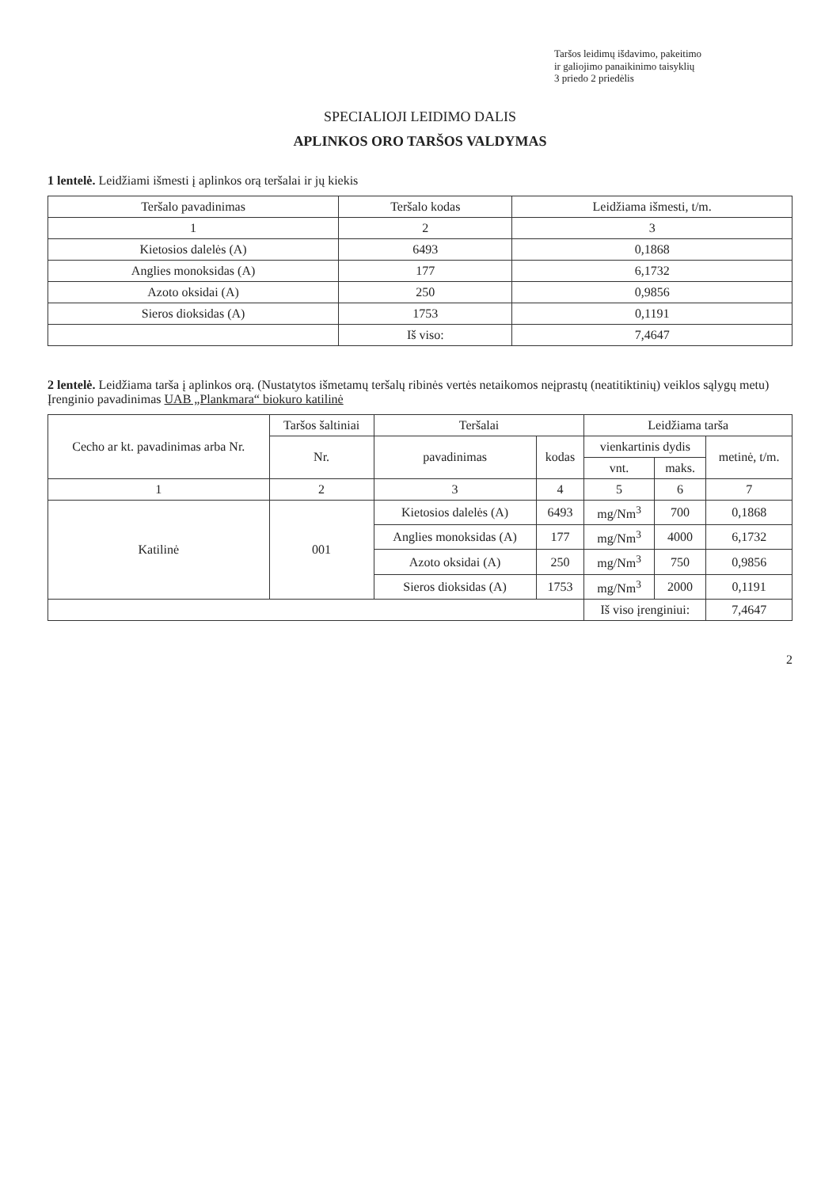Taršos leidimų išdavimo, pakeitimo
ir galiojimo panaikinimo taisyklių
3 priedo 2 priedėlis
SPECIALIOJI LEIDIMO DALIS
APLINKOS ORO TARŠOS VALDYMAS
1 lentelė. Leidžiami išmesti į aplinkos orą teršalai ir jų kiekis
| Teršalo pavadinimas | Teršalo kodas | Leidžiama išmesti, t/m. |
| --- | --- | --- |
| 1 | 2 | 3 |
| Kietosios dalelės (A) | 6493 | 0,1868 |
| Anglies monoksidas (A) | 177 | 6,1732 |
| Azoto oksidai (A) | 250 | 0,9856 |
| Sieros dioksidas (A) | 1753 | 0,1191 |
| | Iš viso: | 7,4647 |
2 lentelė. Leidžiama tarša į aplinkos orą. (Nustatytos išmetamų teršalų ribinės vertės netaikomos neįprastų (neatitiktinių) veiklos sąlygų metu)
Įrenginio pavadinimas UAB „Plankmara“ biokuro katilinė
| Cecho ar kt. pavadinimas arba Nr. | Taršos šaltiniai | Teršalai | | Leidžiama tarša | | |
| --- | --- | --- | --- | --- | --- | --- |
| | Nr. | pavadinimas | kodas | vienkartinis dydis | | metinė, t/m. |
| | | | | vnt. | maks. | |
| 1 | 2 | 3 | 4 | 5 | 6 | 7 |
| Katilinė | 001 | Kietosios dalelės (A) | 6493 | mg/Nm<sup>3</sup> | 700 | 0,1868 |
| | | Anglies monoksidas (A) | 177 | mg/Nm<sup>3</sup> | 4000 | 6,1732 |
| | | Azoto oksidai (A) | 250 | mg/Nm<sup>3</sup> | 750 | 0,9856 |
| | | Sieros dioksidas (A) | 1753 | mg/Nm<sup>3</sup> | 2000 | 0,1191 |
| | | | | Iš viso įrenginiui: | | 7,4647 |
2